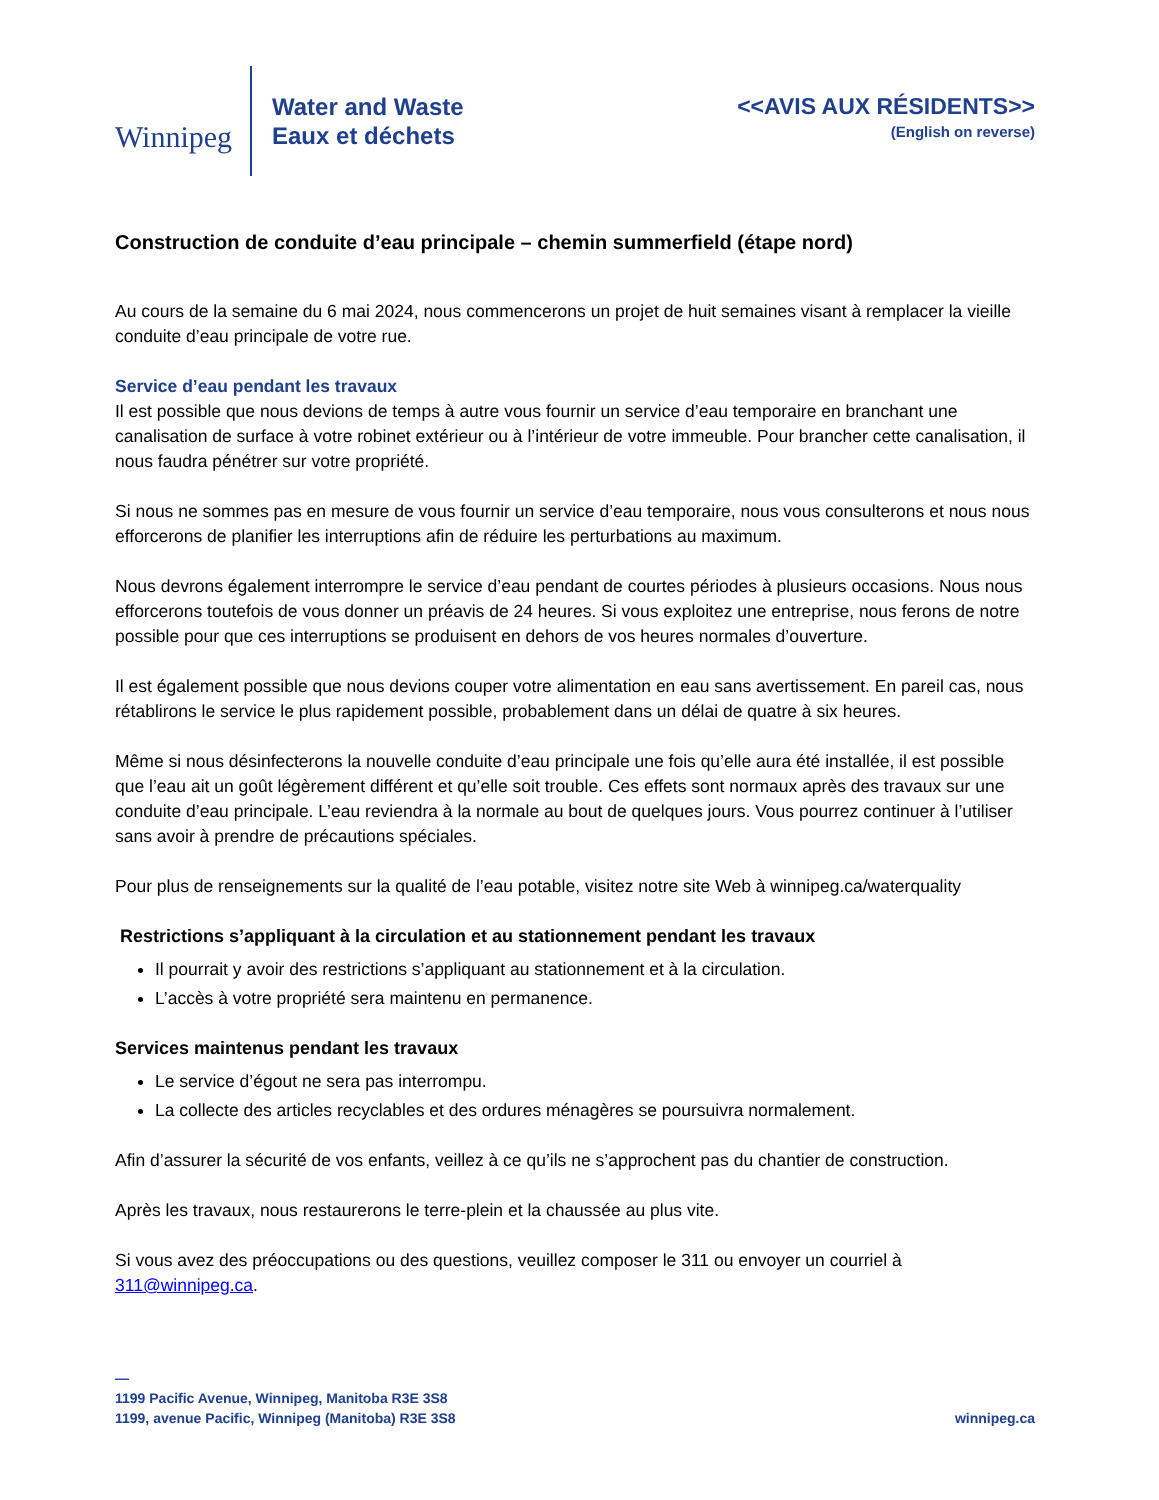Winnipeg
Water and Waste
Eaux et déchets
<<AVIS AUX RÉSIDENTS>>
(English on reverse)
Construction de conduite d’eau principale – chemin summerfield (étape nord)
Au cours de la semaine du 6 mai 2024, nous commencerons un projet de huit semaines visant à remplacer la vieille conduite d’eau principale de votre rue.
Service d’eau pendant les travaux
Il est possible que nous devions de temps à autre vous fournir un service d’eau temporaire en branchant une canalisation de surface à votre robinet extérieur ou à l’intérieur de votre immeuble. Pour brancher cette canalisation, il nous faudra pénétrer sur votre propriété.
Si nous ne sommes pas en mesure de vous fournir un service d’eau temporaire, nous vous consulterons et nous nous efforcerons de planifier les interruptions afin de réduire les perturbations au maximum.
Nous devrons également interrompre le service d’eau pendant de courtes périodes à plusieurs occasions. Nous nous efforcerons toutefois de vous donner un préavis de 24 heures. Si vous exploitez une entreprise, nous ferons de notre possible pour que ces interruptions se produisent en dehors de vos heures normales d’ouverture.
Il est également possible que nous devions couper votre alimentation en eau sans avertissement. En pareil cas, nous rétablirons le service le plus rapidement possible, probablement dans un délai de quatre à six heures.
Même si nous désinfecterons la nouvelle conduite d’eau principale une fois qu’elle aura été installée, il est possible que l’eau ait un goût légèrement différent et qu’elle soit trouble. Ces effets sont normaux après des travaux sur une conduite d’eau principale. L’eau reviendra à la normale au bout de quelques jours. Vous pourrez continuer à l’utiliser sans avoir à prendre de précautions spéciales.
Pour plus de renseignements sur la qualité de l’eau potable, visitez notre site Web à winnipeg.ca/waterquality
Restrictions s’appliquant à la circulation et au stationnement pendant les travaux
Il pourrait y avoir des restrictions s’appliquant au stationnement et à la circulation.
L’accès à votre propriété sera maintenu en permanence.
Services maintenus pendant les travaux
Le service d’égout ne sera pas interrompu.
La collecte des articles recyclables et des ordures ménagères se poursuivra normalement.
Afin d’assurer la sécurité de vos enfants, veillez à ce qu’ils ne s’approchent pas du chantier de construction.
Après les travaux, nous restaurerons le terre-plein et la chaussée au plus vite.
Si vous avez des préoccupations ou des questions, veuillez composer le 311 ou envoyer un courriel à 311@winnipeg.ca.
—
1199 Pacific Avenue, Winnipeg, Manitoba R3E 3S8
1199, avenue Pacific, Winnipeg (Manitoba) R3E 3S8
winnipeg.ca